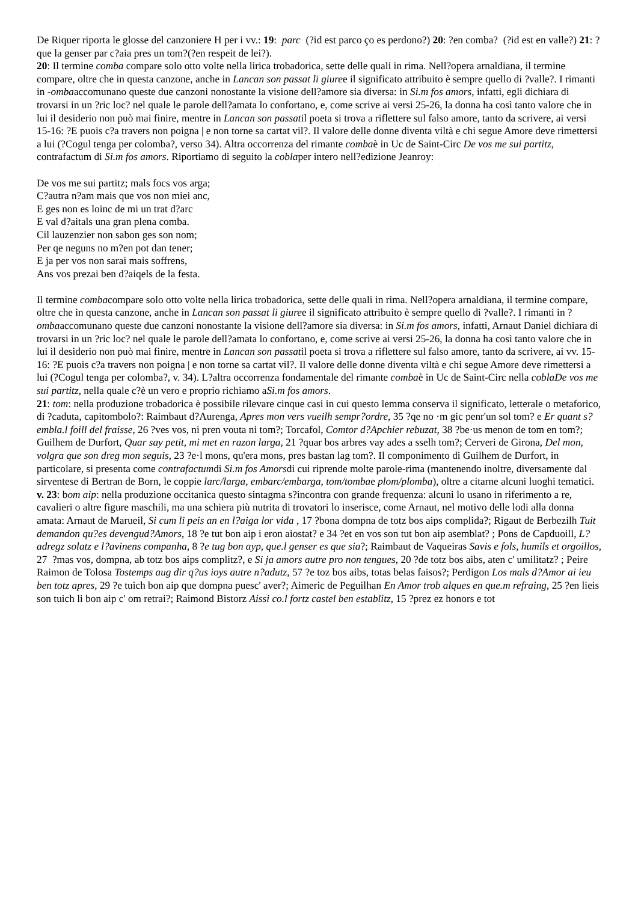De Riquer riporta le glosse del canzoniere H per i vv.: 19: parc (?id est parco ço es perdono?) 20: ?en comba? (?id est en valle?) 21: ?que la genser par c?aia pres un tom?(?en respeit de lei?).
20: Il termine comba compare solo otto volte nella lirica trobadorica, sette delle quali in rima. Nell?opera arnaldiana, il termine compare, oltre che in questa canzone, anche in Lancan son passat li giuree il significato attribuito è sempre quello di ?valle?. I rimanti in -ombaaccomunano queste due canzoni nonostante la visione dell?amore sia diversa: in Si.m fos amors, infatti, egli dichiara di trovarsi in un ?ric loc? nel quale le parole dell?amata lo confortano, e, come scrive ai versi 25-26, la donna ha così tanto valore che in lui il desiderio non può mai finire, mentre in Lancan son passatil poeta si trova a riflettere sul falso amore, tanto da scrivere, ai versi 15-16: ?E puois c?a travers non poigna | e non torne sa cartat vil?. Il valore delle donne diventa viltà e chi segue Amore deve rimettersi a lui (?Cogul tenga per colomba?, verso 34). Altra occorrenza del rimante combaè in Uc de Saint-Circ De vos me sui partitz, contrafactum di Si.m fos amors. Riportiamo di seguito la coblaper intero nell?edizione Jeanroy:
De vos me sui partitz; mals focs vos arga;
C?autra n?am mais que vos non miei anc,
E ges non es loinc de mi un trat d?arc
E val d?aitals una gran plena comba.
Cil lauzenzier non sabon ges son nom;
Per qe neguns no m?en pot dan tener;
E ja per vos non sarai mais soffrens,
Ans vos prezai ben d?aiqels de la festa.
Il termine combacompare solo otto volte nella lirica trobadorica, sette delle quali in rima. Nell?opera arnaldiana, il termine compare, oltre che in questa canzone, anche in Lancan son passat li giuree il significato attribuito è sempre quello di ?valle?. I rimanti in ?ombaaccomunano queste due canzoni nonostante la visione dell?amore sia diversa: in Si.m fos amors, infatti, Arnaut Daniel dichiara di trovarsi in un ?ric loc? nel quale le parole dell?amata lo confortano, e, come scrive ai versi 25-26, la donna ha così tanto valore che in lui il desiderio non può mai finire, mentre in Lancan son passatil poeta si trova a riflettere sul falso amore, tanto da scrivere, ai vv. 15-16: ?E puois c?a travers non poigna | e non torne sa cartat vil?. Il valore delle donne diventa viltà e chi segue Amore deve rimettersi a lui (?Cogul tenga per colomba?, v. 34). L?altra occorrenza fondamentale del rimante combaè in Uc de Saint-Circ nella coblaDe vos me sui partitz, nella quale c?è un vero e proprio richiamo aSi.m fos amors.
21: tom: nella produzione trobadorica è possibile rilevare cinque casi in cui questo lemma conserva il significato, letterale o metaforico, di ?caduta, capitombolo?: Raimbaut d?Aurenga, Apres mon vers vueilh sempr?ordre, 35 ?qe no ·m gic penr'un sol tom? e Er quant s?embla.l foill del fraisse, 26 ?ves vos, ni pren vouta ni tom?; Torcafol, Comtor d?Apchier rebuzat, 38 ?be·us menon de tom en tom?; Guilhem de Durfort, Quar say petit, mi met en razon larga, 21 ?quar bos arbres vay ades a sselh tom?; Cerveri de Girona, Del mon, volgra que son dreg mon seguis, 23 ?e·l mons, qu'era mons, pres bastan lag tom?. Il componimento di Guilhem de Durfort, in particolare, si presenta come contrafactumdi Si.m fos Amorsdi cui riprende molte parole-rima (mantenendo inoltre, diversamente dal sirventese di Bertran de Born, le coppie larc/larga, embarc/embarga, tom/tombae plom/plomba), oltre a citarne alcuni luoghi tematici.
v. 23: bom aip: nella produzione occitanica questo sintagma s?incontra con grande frequenza: alcuni lo usano in riferimento a re, cavalieri o altre figure maschili, ma una schiera più nutrita di trovatori lo inserisce, come Arnaut, nel motivo delle lodi alla donna amata: Arnaut de Marueil, Si cum li peis an en l?aiga lor vida , 17 ?bona dompna de totz bos aips complida?; Rigaut de Berbezilh Tuit demandon qu?es devengud?Amors, 18 ?e tut bon aip i eron aiostat? e 34 ?et en vos son tut bon aip asemblat? ; Pons de Capduoill, L?adregz solatz e l?avinens companha, 8 ?e tug bon ayp, que.l genser es que sia?; Raimbaut de Vaqueiras Savis e fols, humils et orgoillos, 27 ?mas vos, dompna, ab totz bos aips complitz?, e Si ja amors autre pro non tengues, 20 ?de totz bos aibs, aten c' umilitatz? ; Peire Raimon de Tolosa Tostemps aug dir q?us ioys autre n?adutz, 57 ?e toz bos aibs, totas belas faisos?; Perdigon Los mals d?Amor ai ieu ben totz apres, 29 ?e tuich bon aip que dompna puesc' aver?; Aimeric de Peguilhan En Amor trob alques en que.m refraing, 25 ?en lieis son tuich li bon aip c' om retrai?; Raimond Bistorz Aissi co.l fortz castel ben establitz, 15 ?prez ez honors e tot